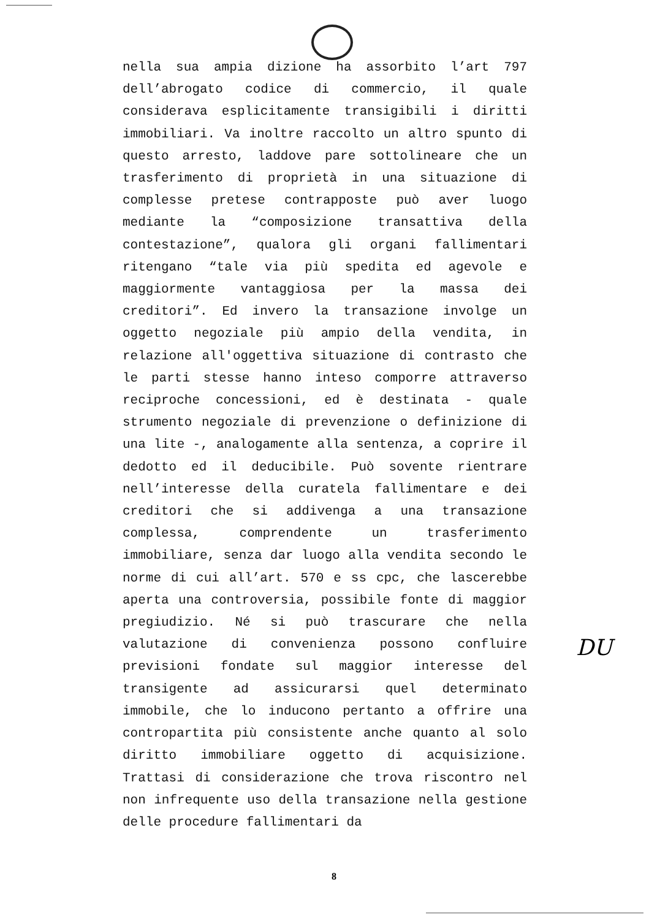nella sua ampia dizione ha assorbito l’art 797 dell’abrogato codice di commercio, il quale considerava esplicitamente transigibili i diritti immobiliari. Va inoltre raccolto un altro spunto di questo arresto, laddove pare sottolineare che un trasferimento di proprietà in una situazione di complesse pretese contrapposte può aver luogo mediante la “composizione transattiva della contestazione”, qualora gli organi fallimentari ritengano “tale via più spedita ed agevole e maggiormente vantaggiosa per la massa dei creditori”. Ed invero la transazione involge un oggetto negoziale più ampio della vendita, in relazione all'oggettiva situazione di contrasto che le parti stesse hanno inteso comporre attraverso reciproche concessioni, ed è destinata - quale strumento negoziale di prevenzione o definizione di una lite -, analogamente alla sentenza, a coprire il dedotto ed il deducibile. Può sovente rientrare nell’interesse della curatela fallimentare e dei creditori che si addivenga a una transazione complessa, comprendente un trasferimento immobiliare, senza dar luogo alla vendita secondo le norme di cui all’art. 570 e ss cpc, che lascerebbe aperta una controversia, possibile fonte di maggior pregiudizio. Né si può trascurare che nella valutazione di convenienza possono confluire previsioni fondate sul maggior interesse del transigente ad assicurarsi quel determinato immobile, che lo inducono pertanto a offrire una contropartita più consistente anche quanto al solo diritto immobiliare oggetto di acquisizione. Trattasi di considerazione che trova riscontro nel non infrequente uso della transazione nella gestione delle procedure fallimentari da
DU
8